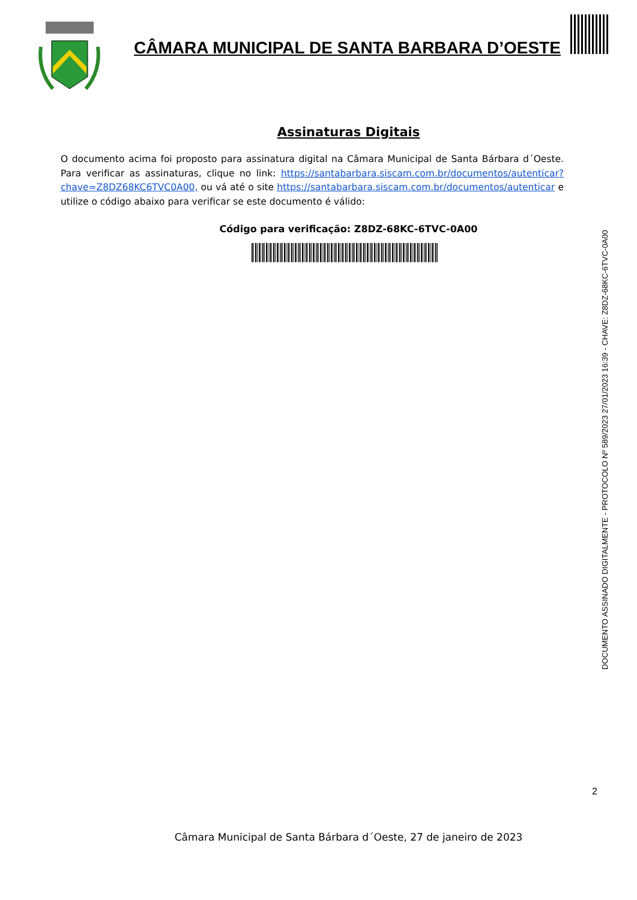CÂMARA MUNICIPAL DE SANTA BARBARA D’OESTE
Assinaturas Digitais
O documento acima foi proposto para assinatura digital na Câmara Municipal de Santa Bárbara d´Oeste. Para verificar as assinaturas, clique no link: https://santabarbara.siscam.com.br/documentos/autenticar?chave=Z8DZ68KC6TVC0A00, ou vá até o site https://santabarbara.siscam.com.br/documentos/autenticar e utilize o código abaixo para verificar se este documento é válido:
Código para verificação: Z8DZ-68KC-6TVC-0A00
DOCUMENTO ASSINADO DIGITALMENTE - PROTOCOLO Nº 589/2023 27/01/2023 16:39 - CHAVE: Z8DZ-68KC-6TVC-0A00
2
Câmara Municipal de Santa Bárbara d´Oeste, 27 de janeiro de 2023